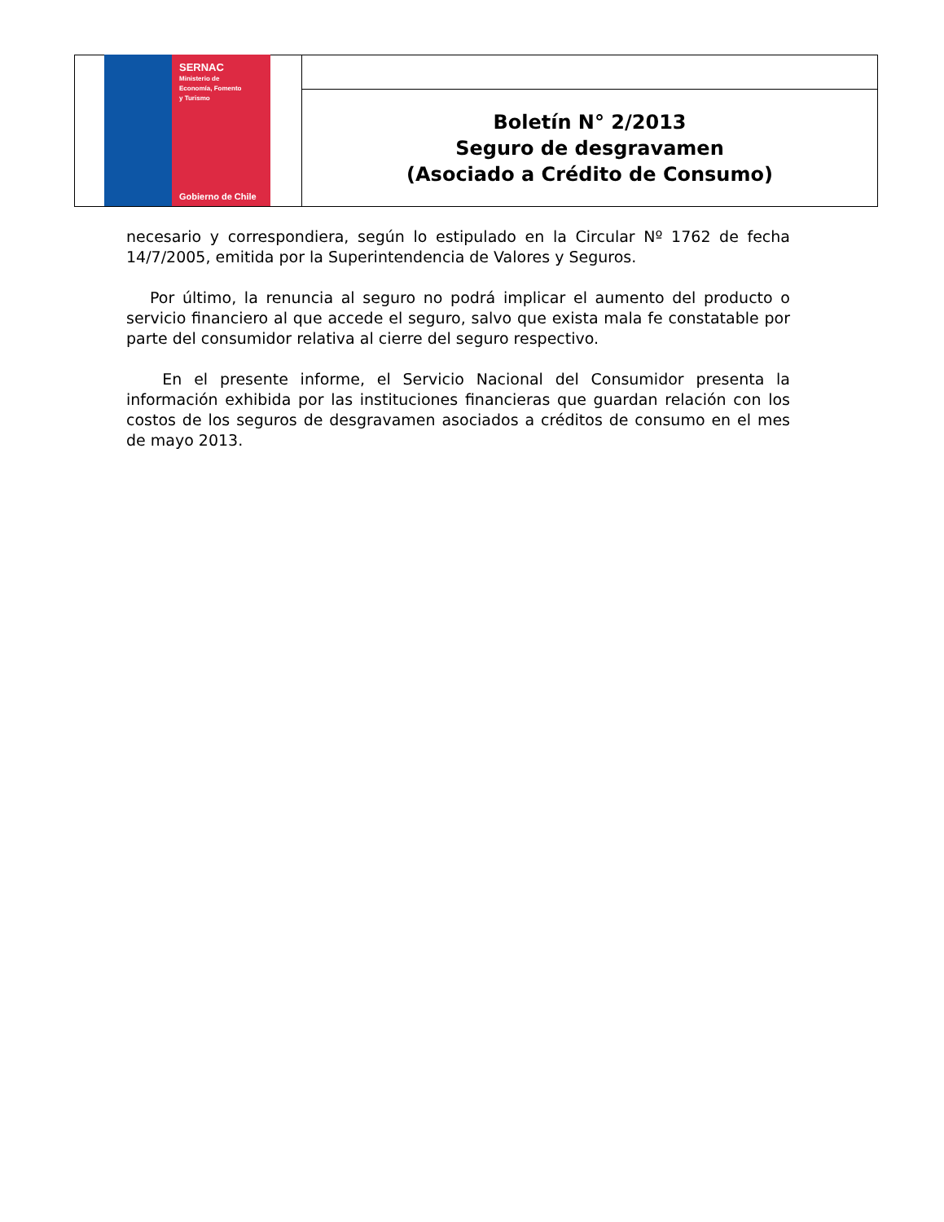SERNAC
Ministerio de
Economía, Fomento
y Turismo
Gobierno de Chile
Boletín N° 2/2013
Seguro de desgravamen
(Asociado a Crédito de Consumo)
necesario y correspondiera, según lo estipulado en la Circular Nº 1762 de fecha 14/7/2005, emitida por la Superintendencia de Valores y Seguros.
Por último, la renuncia al seguro no podrá implicar el aumento del producto o servicio financiero al que accede el seguro, salvo que exista mala fe constatable por parte del consumidor relativa al cierre del seguro respectivo.
En el presente informe, el Servicio Nacional del Consumidor presenta la información exhibida por las instituciones financieras que guardan relación con los costos de los seguros de desgravamen asociados a créditos de consumo en el mes de mayo 2013.